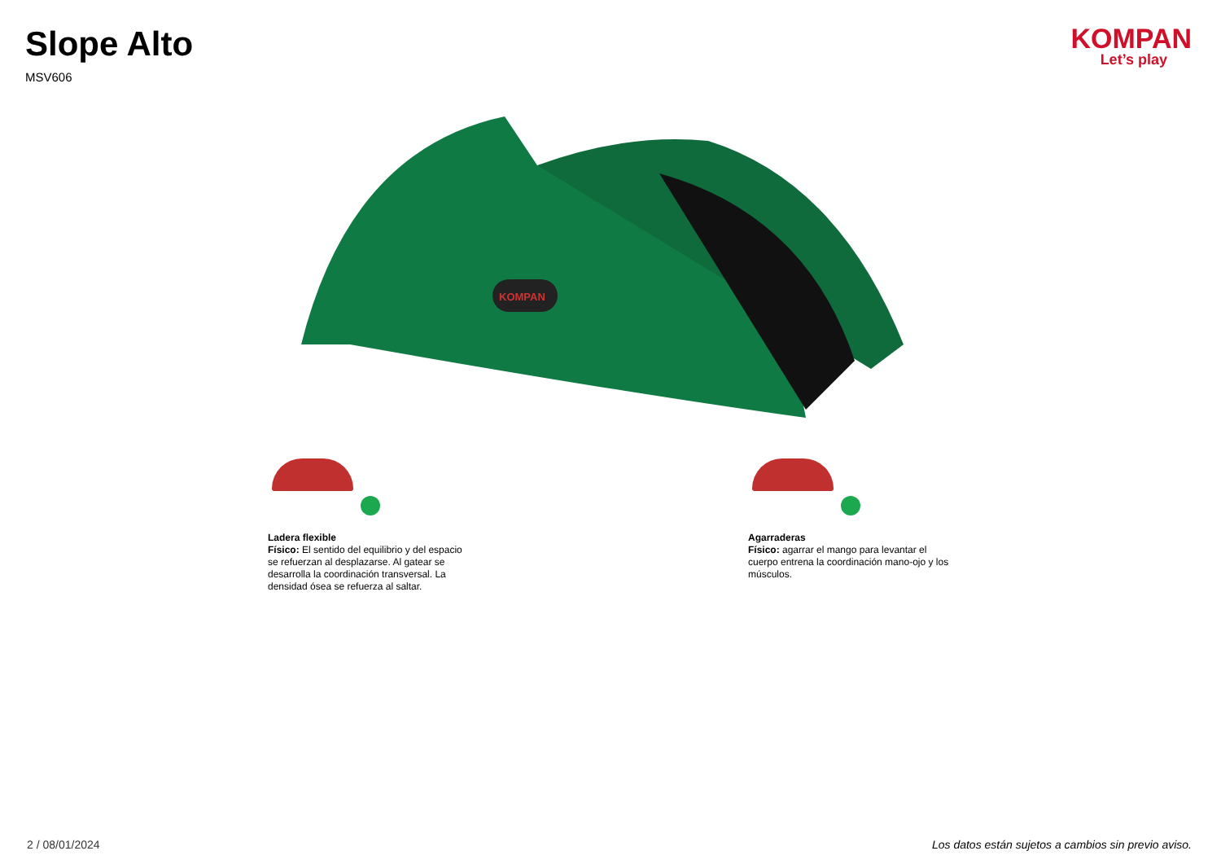Slope Alto
MSV606
KOMPAN
Let’s play
KOMPAN
Ladera flexible
Físico: El sentido del equilibrio y del espacio se refuerzan al desplazarse. Al gatear se desarrolla la coordinación transversal. La densidad ósea se refuerza al saltar.
Agarraderas
Físico: agarrar el mango para levantar el cuerpo entrena la coordinación mano-ojo y los músculos.
2 / 08/01/2024 Los datos están sujetos a cambios sin previo aviso.